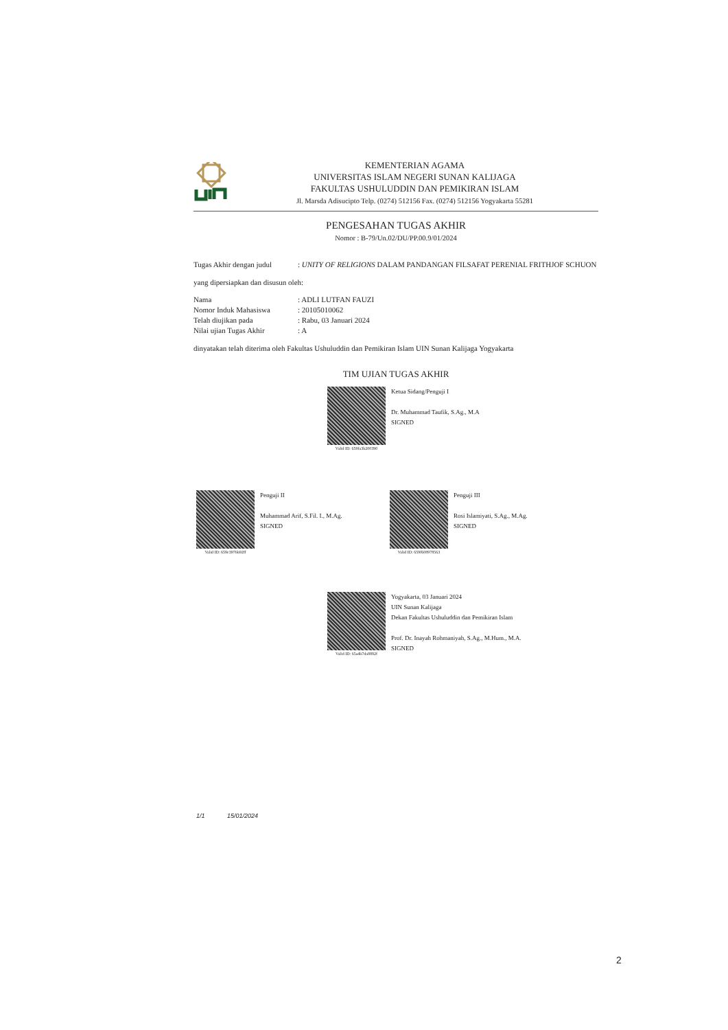KEMENTERIAN AGAMA
UNIVERSITAS ISLAM NEGERI SUNAN KALIJAGA
FAKULTAS USHULUDDIN DAN PEMIKIRAN ISLAM
Jl. Marsda Adisucipto Telp. (0274) 512156 Fax. (0274) 512156 Yogyakarta 55281
PENGESAHAN TUGAS AKHIR
Nomor : B-79/Un.02/DU/PP.00.9/01/2024
Tugas Akhir dengan judul
: UNITY OF RELIGIONS DALAM PANDANGAN FILSAFAT PERENIAL FRITHJOF SCHUON
yang dipersiapkan dan disusun oleh:
Nama : ADLI LUTFAN FAUZI
Nomor Induk Mahasiswa : 20105010062
Telah diujikan pada : Rabu, 03 Januari 2024
Nilai ujian Tugas Akhir : A
dinyatakan telah diterima oleh Fakultas Ushuluddin dan Pemikiran Islam UIN Sunan Kalijaga Yogyakarta
TIM UJIAN TUGAS AKHIR
Valid ID: 659fa3b200390
Ketua Sidang/Penguji I
Dr. Muhammad Taufik, S.Ag., M.A
SIGNED
Valid ID: 659e3976b92ff
Penguji II
Muhammad Arif, S.Fil. I., M.Ag.
SIGNED
Valid ID: 659f608978563
Penguji III
Rosi Islamiyati, S.Ag., M.Ag.
SIGNED
Valid ID: 65a4b7da8892f
Yogyakarta, 03 Januari 2024
UIN Sunan Kalijaga
Dekan Fakultas Ushuluddin dan Pemikiran Islam
Prof. Dr. Inayah Rohmaniyah, S.Ag., M.Hum., M.A.
SIGNED
1/1 15/01/2024
2